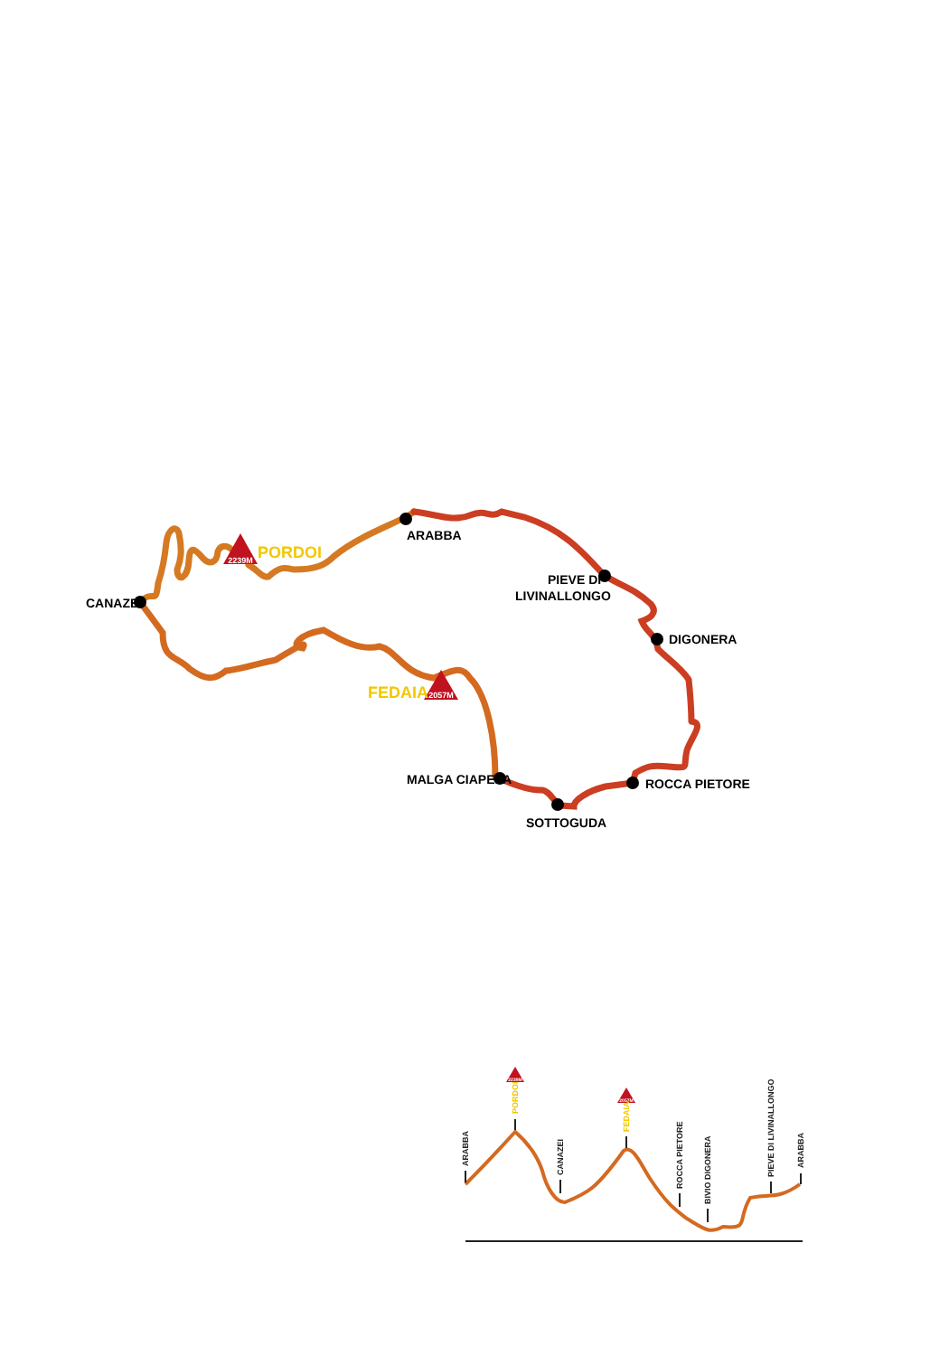2239M
2057M
PORDOI
FEDAIA
CANAZEI
ARABBA
PIEVE DI
LIVINALLONGO
DIGONERA
ROCCA PIETORE
SOTTOGUDA
MALGA CIAPELA
2239M
2057M
ARABBA
PORDOI
CANAZEI
FEDAIA
ROCCA PIETORE
BIVIO DIGONERA
PIEVE DI LIVINALLONGO
ARABBA